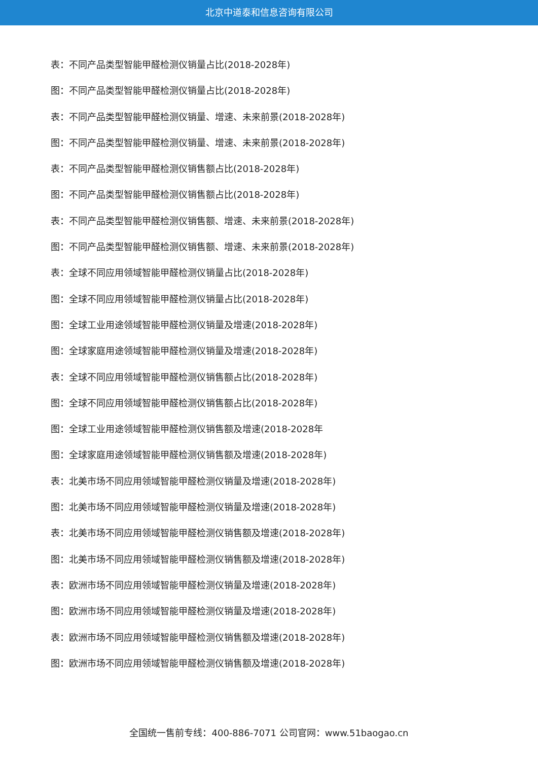北京中道泰和信息咨询有限公司
表：不同产品类型智能甲醛检测仪销量占比(2018-2028年)
图：不同产品类型智能甲醛检测仪销量占比(2018-2028年)
表：不同产品类型智能甲醛检测仪销量、增速、未来前景(2018-2028年)
图：不同产品类型智能甲醛检测仪销量、增速、未来前景(2018-2028年)
表：不同产品类型智能甲醛检测仪销售额占比(2018-2028年)
图：不同产品类型智能甲醛检测仪销售额占比(2018-2028年)
表：不同产品类型智能甲醛检测仪销售额、增速、未来前景(2018-2028年)
图：不同产品类型智能甲醛检测仪销售额、增速、未来前景(2018-2028年)
表：全球不同应用领域智能甲醛检测仪销量占比(2018-2028年)
图：全球不同应用领域智能甲醛检测仪销量占比(2018-2028年)
图：全球工业用途领域智能甲醛检测仪销量及增速(2018-2028年)
图：全球家庭用途领域智能甲醛检测仪销量及增速(2018-2028年)
表：全球不同应用领域智能甲醛检测仪销售额占比(2018-2028年)
图：全球不同应用领域智能甲醛检测仪销售额占比(2018-2028年)
图：全球工业用途领域智能甲醛检测仪销售额及增速(2018-2028年
图：全球家庭用途领域智能甲醛检测仪销售额及增速(2018-2028年)
表：北美市场不同应用领域智能甲醛检测仪销量及增速(2018-2028年)
图：北美市场不同应用领域智能甲醛检测仪销量及增速(2018-2028年)
表：北美市场不同应用领域智能甲醛检测仪销售额及增速(2018-2028年)
图：北美市场不同应用领域智能甲醛检测仪销售额及增速(2018-2028年)
表：欧洲市场不同应用领域智能甲醛检测仪销量及增速(2018-2028年)
图：欧洲市场不同应用领域智能甲醛检测仪销量及增速(2018-2028年)
表：欧洲市场不同应用领域智能甲醛检测仪销售额及增速(2018-2028年)
图：欧洲市场不同应用领域智能甲醛检测仪销售额及增速(2018-2028年)
全国统一售前专线：400-886-7071 公司官网：www.51baogao.cn